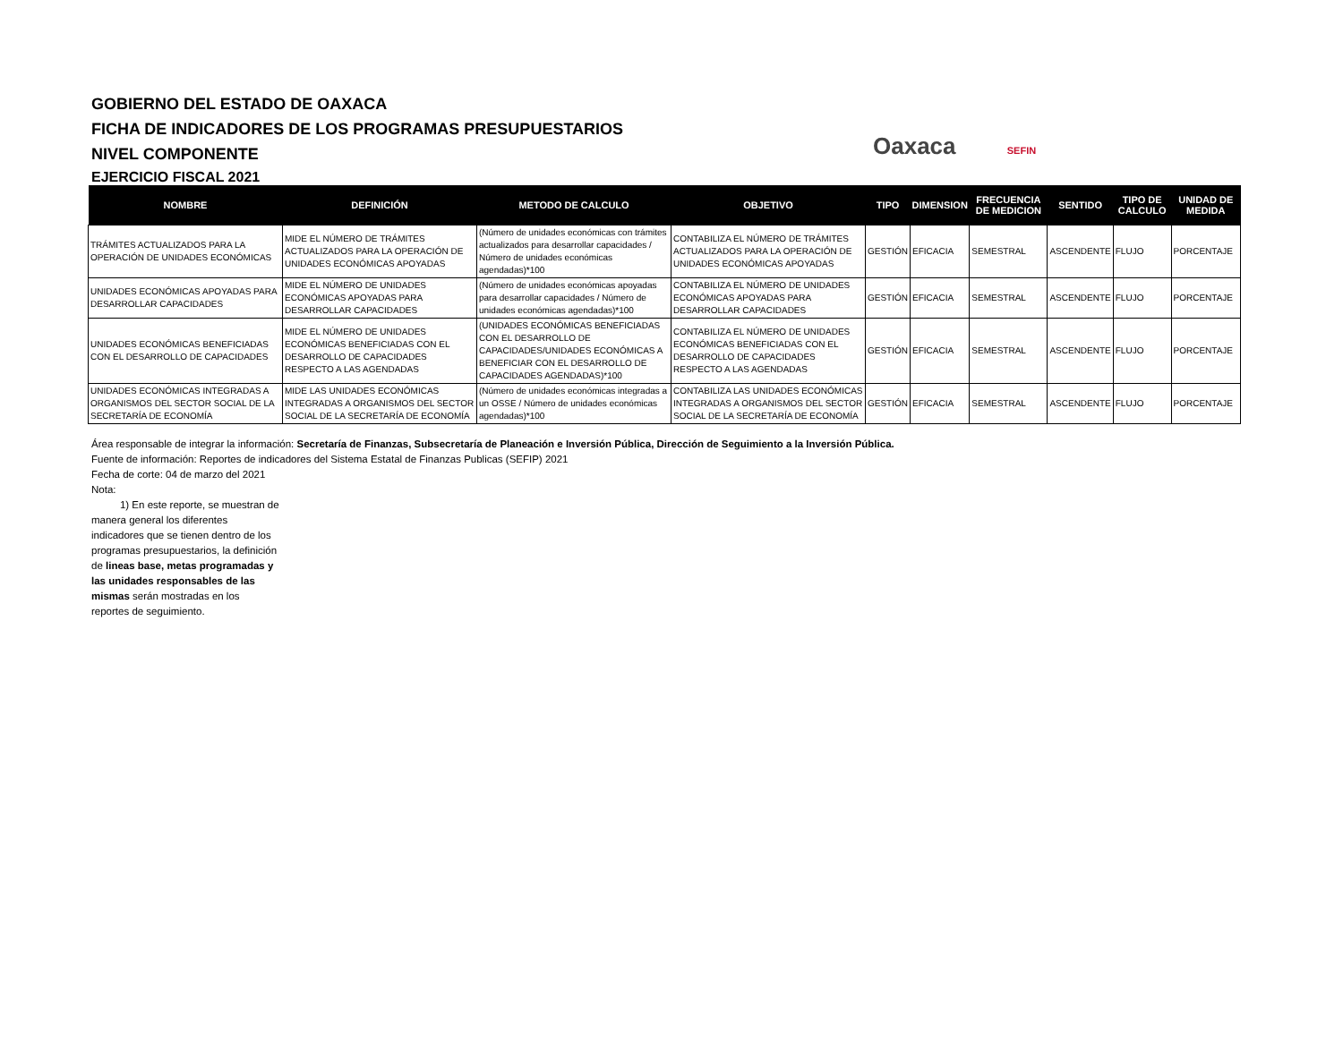GOBIERNO DEL ESTADO DE OAXACA
FICHA DE INDICADORES DE LOS PROGRAMAS PRESUPUESTARIOS
NIVEL COMPONENTE
EJERCICIO FISCAL 2021
Oaxaca SEFIN
| NOMBRE | DEFINICIÓN | METODO DE CALCULO | OBJETIVO | TIPO | DIMENSION | FRECUENCIA DE MEDICION | SENTIDO | TIPO DE CALCULO | UNIDAD DE MEDIDA |
| --- | --- | --- | --- | --- | --- | --- | --- | --- | --- |
| TRÁMITES ACTUALIZADOS PARA LA OPERACIÓN DE UNIDADES ECONÓMICAS | MIDE EL NÚMERO DE TRÁMITES ACTUALIZADOS PARA LA OPERACIÓN DE UNIDADES ECONÓMICAS APOYADAS | (Número de unidades económicas con trámites actualizados para desarrollar capacidades / Número de unidades económicas agendadas)*100 | CONTABILIZA EL NÚMERO DE TRÁMITES ACTUALIZADOS PARA LA OPERACIÓN DE UNIDADES ECONÓMICAS APOYADAS | GESTIÓN | EFICACIA | SEMESTRAL | ASCENDENTE | FLUJO | PORCENTAJE |
| UNIDADES ECONÓMICAS APOYADAS PARA DESARROLLAR CAPACIDADES | MIDE EL NÚMERO DE UNIDADES ECONÓMICAS APOYADAS PARA DESARROLLAR CAPACIDADES | (Número de unidades económicas apoyadas para desarrollar capacidades / Número de unidades económicas agendadas)*100 | CONTABILIZA EL NÚMERO DE UNIDADES ECONÓMICAS APOYADAS PARA DESARROLLAR CAPACIDADES | GESTIÓN | EFICACIA | SEMESTRAL | ASCENDENTE | FLUJO | PORCENTAJE |
| UNIDADES ECONÓMICAS BENEFICIADAS CON EL DESARROLLO DE CAPACIDADES | MIDE EL NÚMERO DE UNIDADES ECONÓMICAS BENEFICIADAS CON EL DESARROLLO DE CAPACIDADES RESPECTO A LAS AGENDADAS | (UNIDADES ECONÓMICAS BENEFICIADAS CON EL DESARROLLO DE CAPACIDADES/UNIDADES ECONÓMICAS A BENEFICIAR CON EL DESARROLLO DE CAPACIDADES AGENDADAS)*100 | CONTABILIZA EL NÚMERO DE UNIDADES ECONÓMICAS BENEFICIADAS CON EL DESARROLLO DE CAPACIDADES RESPECTO A LAS AGENDADAS | GESTIÓN | EFICACIA | SEMESTRAL | ASCENDENTE | FLUJO | PORCENTAJE |
| UNIDADES ECONÓMICAS INTEGRADAS A ORGANISMOS DEL SECTOR SOCIAL DE LA SECRETARÍA DE ECONOMÍA | MIDE LAS UNIDADES ECONÓMICAS INTEGRADAS A ORGANISMOS DEL SECTOR SOCIAL DE LA SECRETARÍA DE ECONOMÍA | (Número de unidades económicas integradas a un OSSE / Número de unidades económicas agendadas)*100 | CONTABILIZA LAS UNIDADES ECONÓMICAS INTEGRADAS A ORGANISMOS DEL SECTOR SOCIAL DE LA SECRETARÍA DE ECONOMÍA | GESTIÓN | EFICACIA | SEMESTRAL | ASCENDENTE | FLUJO | PORCENTAJE |
Área responsable de integrar la información: Secretaría de Finanzas, Subsecretaría de Planeación e Inversión Pública, Dirección de Seguimiento a la Inversión Pública.
Fuente de información: Reportes de indicadores del Sistema Estatal de Finanzas Publicas (SEFIP) 2021
Fecha de corte: 04 de marzo del 2021
Nota:
1) En este reporte, se muestran de manera general los diferentes indicadores que se tienen dentro de los programas presupuestarios, la definición de lineas base, metas programadas y las unidades responsables de las mismas serán mostradas en los reportes de seguimiento.